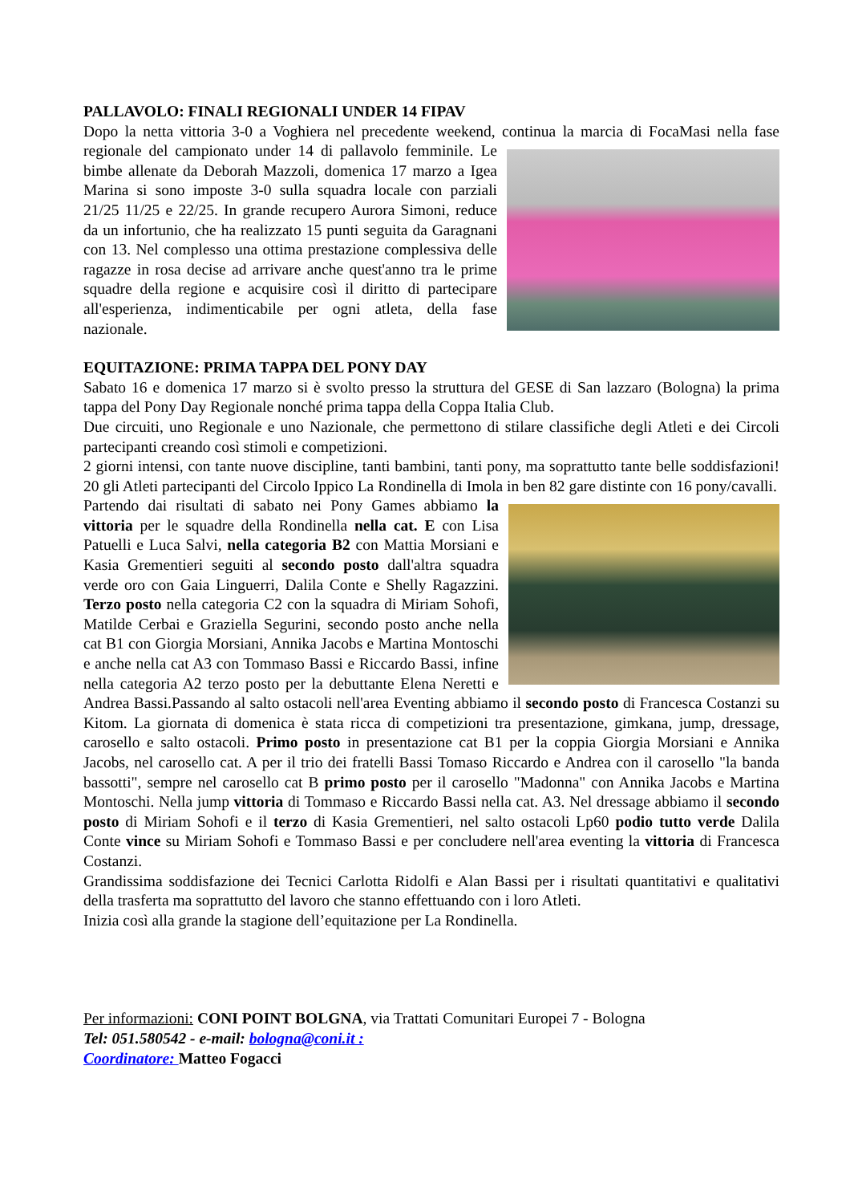PALLAVOLO: FINALI REGIONALI UNDER 14 FIPAV
Dopo la netta vittoria 3-0 a Voghiera nel precedente weekend, continua la marcia di FocaMasi nella fase regionale del campionato under 14 di pallavolo femminile. Le bimbe allenate da Deborah Mazzoli, domenica 17 marzo a Igea Marina si sono imposte 3-0 sulla squadra locale con parziali 21/25 11/25 e 22/25. In grande recupero Aurora Simoni, reduce da un infortunio, che ha realizzato 15 punti seguita da Garagnani con 13. Nel complesso una ottima prestazione complessiva delle ragazze in rosa decise ad arrivare anche quest'anno tra le prime squadre della regione e acquisire così il diritto di partecipare all'esperienza, indimenticabile per ogni atleta, della fase nazionale.
EQUITAZIONE: PRIMA TAPPA DEL PONY DAY
Sabato 16 e domenica 17 marzo si è svolto presso la struttura del GESE di San lazzaro (Bologna) la prima tappa del Pony Day Regionale nonché prima tappa della Coppa Italia Club.
Due circuiti, uno Regionale e uno Nazionale, che permettono di stilare classifiche degli Atleti e dei Circoli partecipanti creando così stimoli e competizioni.
2 giorni intensi, con tante nuove discipline, tanti bambini, tanti pony, ma soprattutto tante belle soddisfazioni! 20 gli Atleti partecipanti del Circolo Ippico La Rondinella di Imola in ben 82 gare distinte con 16 pony/cavalli.
Partendo dai risultati di sabato nei Pony Games abbiamo la vittoria per le squadre della Rondinella nella cat. E con Lisa Patuelli e Luca Salvi, nella categoria B2 con Mattia Morsiani e Kasia Grementieri seguiti al secondo posto dall'altra squadra verde oro con Gaia Linguerri, Dalila Conte e Shelly Ragazzini. Terzo posto nella categoria C2 con la squadra di Miriam Sohofi, Matilde Cerbai e Graziella Segurini, secondo posto anche nella cat B1 con Giorgia Morsiani, Annika Jacobs e Martina Montoschi e anche nella cat A3 con Tommaso Bassi e Riccardo Bassi, infine nella categoria A2 terzo posto per la debuttante Elena Neretti e Andrea Bassi.Passando al salto ostacoli nell'area Eventing abbiamo il secondo posto di Francesca Costanzi su Kitom. La giornata di domenica è stata ricca di competizioni tra presentazione, gimkana, jump, dressage, carosello e salto ostacoli. Primo posto in presentazione cat B1 per la coppia Giorgia Morsiani e Annika Jacobs, nel carosello cat. A per il trio dei fratelli Bassi Tomaso Riccardo e Andrea con il carosello "la banda bassotti", sempre nel carosello cat B primo posto per il carosello "Madonna" con Annika Jacobs e Martina Montoschi. Nella jump vittoria di Tommaso e Riccardo Bassi nella cat. A3. Nel dressage abbiamo il secondo posto di Miriam Sohofi e il terzo di Kasia Grementieri, nel salto ostacoli Lp60 podio tutto verde Dalila Conte vince su Miriam Sohofi e Tommaso Bassi e per concludere nell'area eventing la vittoria di Francesca Costanzi.
Grandissima soddisfazione dei Tecnici Carlotta Ridolfi e Alan Bassi per i risultati quantitativi e qualitativi della trasferta ma soprattutto del lavoro che stanno effettuando con i loro Atleti.
Inizia così alla grande la stagione dell’equitazione per La Rondinella.
Per informazioni: CONI POINT BOLGNA, via Trattati Comunitari Europei 7 - Bologna
Tel: 051.580542 - e-mail: bologna@coni.it :
Coordinatore: Matteo Fogacci